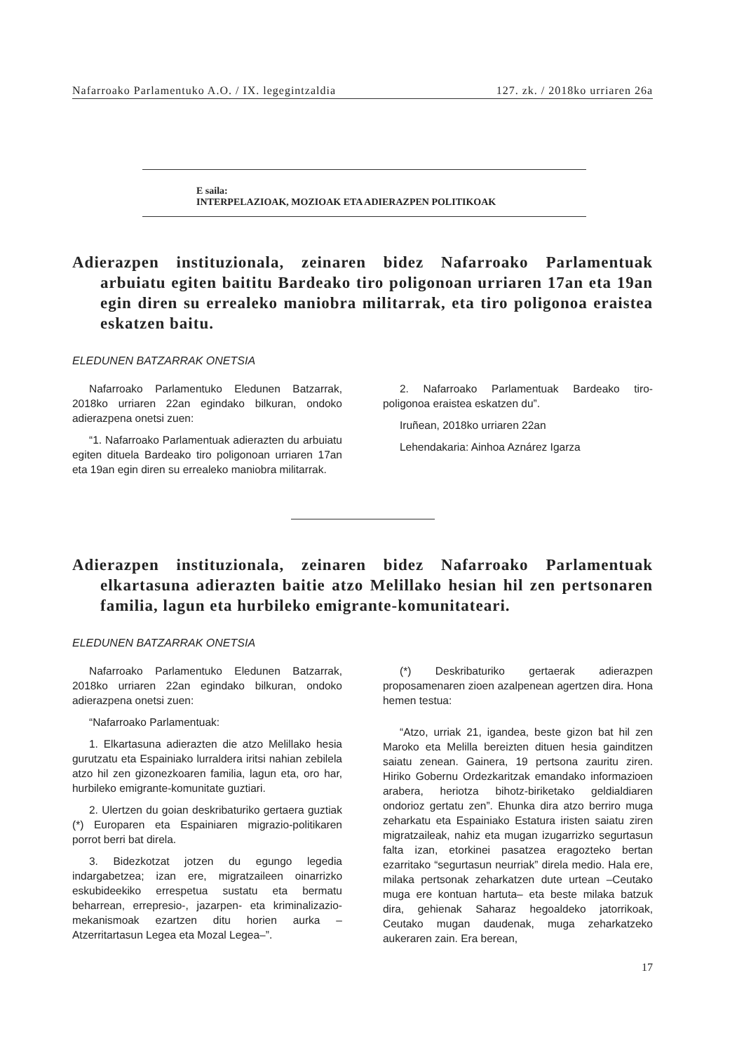Nafarroako Parlamentuko A.O. / IX. legegintzaldia 127. zk. / 2018ko urriaren 26a
E saila:
INTERPELAZIOAK, MOZIOAK ETA ADIERAZPEN POLITIKOAK
Adierazpen instituzionala, zeinaren bidez Nafarroako Parlamentuak arbuiatu egiten baititu Bardeako tiro poligonoan urriaren 17an eta 19an egin diren su errealeko maniobra militarrak, eta tiro poligonoa eraistea eskatzen baitu.
ELEDUNEN BATZARRAK ONETSIA
Nafarroako Parlamentuko Eledunen Batzarrak, 2018ko urriaren 22an egindako bilkuran, ondoko adierazpena onetsi zuen:
“1. Nafarroako Parlamentuak adierazten du arbuiatu egiten dituela Bardeako tiro poligonoan urriaren 17an eta 19an egin diren su errealeko maniobra militarrak.
2. Nafarroako Parlamentuak Bardeako tiro-poligonoa eraistea eskatzen du”.
Iruñean, 2018ko urriaren 22an
Lehendakaria: Ainhoa Aznárez Igarza
Adierazpen instituzionala, zeinaren bidez Nafarroako Parlamentuak elkartasuna adierazten baitie atzo Melillako hesian hil zen pertsonaren familia, lagun eta hurbileko emigrante-komunitateari.
ELEDUNEN BATZARRAK ONETSIA
Nafarroako Parlamentuko Eledunen Batzarrak, 2018ko urriaren 22an egindako bilkuran, ondoko adierazpena onetsi zuen:
“Nafarroako Parlamentuak:
1. Elkartasuna adierazten die atzo Melillako hesia gurutzatu eta Espainiako lurraldera iritsi nahian zebilela atzo hil zen gizonezkoaren familia, lagun eta, oro har, hurbileko emigrante-komunitate guztiari.
2. Ulertzen du goian deskribaturiko gertaera guztiak (*) Europaren eta Espainiaren migrazio-politikaren porrot berri bat direla.
3. Bidezkotzat jotzen du egungo legedia indargabetzea; izan ere, migratzaileen oinarrizko eskubideekiko errespetua sustatu eta bermatu beharrean, errepresio-, jazarpen- eta kriminalizazio-mekanismoak ezartzen ditu horien aurka –Atzerritartasun Legea eta Mozal Legea–”.
(*) Deskribaturiko gertaerak adierazpen proposamenaren zioen azalpenean agertzen dira. Hona hemen testua:
“Atzo, urriak 21, igandea, beste gizon bat hil zen Maroko eta Melilla bereizten dituen hesia gainditzen saiatu zenean. Gainera, 19 pertsona zauritu ziren. Hiriko Gobernu Ordezkaritzak emandako informazioen arabera, heriotza bihotz-biriketako geldialdiaren ondorioz gertatu zen”. Ehunka dira atzo berriro muga zeharkatu eta Espainiako Estatura iristen saiatu ziren migratzaileak, nahiz eta mugan izugarrizko segurtasun falta izan, etorkinei pasatzea eragozteko bertan ezarritako “segurtasun neurriak” direla medio. Hala ere, milaka pertsonak zeharkatzen dute urtean –Ceutako muga ere kontuan hartuta– eta beste milaka batzuk dira, gehienak Saharaz hegoaldeko jatorrikoak, Ceutako mugan daudenak, muga zeharkatzeko aukeraren zain. Era berean,
17